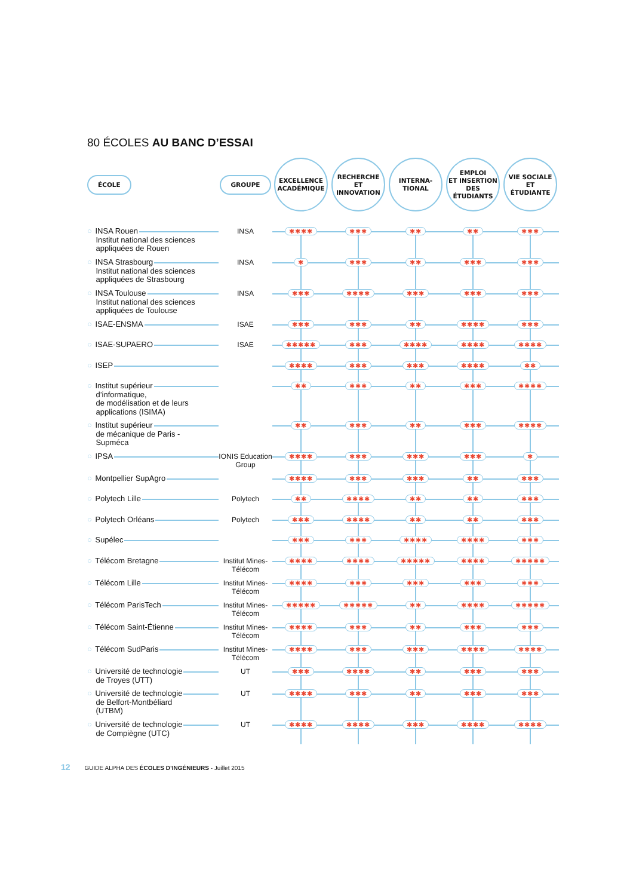80 ÉCOLES AU BANC D’ESSAI
| ÉCOLE | GROUPE | EXCELLENCE ACADÉMIQUE | RECHERCHE ET INNOVATION | INTERNA- TIONAL | EMPLOI ET INSERTION DES ÉTUDIANTS | VIE SOCIALE ET ÉTUDIANTE |
| --- | --- | --- | --- | --- | --- | --- |
| ○ INSA Rouen Institut national des sciences appliquées de Rouen | INSA | ✱✱✱✱ | ✱✱✱ | ✱✱ | ✱✱ | ✱✱✱ |
| ○ INSA Strasbourg Institut national des sciences appliquées de Strasbourg | INSA | ✱ | ✱✱✱ | ✱✱ | ✱✱✱ | ✱✱✱ |
| ○ INSA Toulouse Institut national des sciences appliquées de Toulouse | INSA | ✱✱✱ | ✱✱✱✱ | ✱✱✱ | ✱✱✱ | ✱✱✱ |
| ○ ISAE-ENSMA | ISAE | ✱✱✱ | ✱✱✱ | ✱✱ | ✱✱✱✱ | ✱✱✱ |
| ○ ISAE-SUPAERO | ISAE | ✱✱✱✱✱ | ✱✱✱ | ✱✱✱✱ | ✱✱✱✱ | ✱✱✱✱ |
| ○ ISEP | | ✱✱✱✱ | ✱✱✱ | ✱✱✱ | ✱✱✱✱ | ✱✱ |
| ○ Institut supérieur d’informatique, de modélisation et de leurs applications (ISIMA) | | ✱✱ | ✱✱✱ | ✱✱ | ✱✱✱ | ✱✱✱✱ |
| ○ Institut supérieur de mécanique de Paris - Supméca | | ✱✱ | ✱✱✱ | ✱✱ | ✱✱✱ | ✱✱✱✱ |
| ○ IPSA | IONIS Education Group | ✱✱✱✱ | ✱✱✱ | ✱✱✱ | ✱✱✱ | ✱ |
| ○ Montpellier SupAgro | | ✱✱✱✱ | ✱✱✱ | ✱✱✱ | ✱✱ | ✱✱✱ |
| ○ Polytech Lille | Polytech | ✱✱ | ✱✱✱✱ | ✱✱ | ✱✱ | ✱✱✱ |
| ○ Polytech Orléans | Polytech | ✱✱✱ | ✱✱✱✱ | ✱✱ | ✱✱ | ✱✱✱ |
| ○ Supélec | | ✱✱✱ | ✱✱✱ | ✱✱✱✱ | ✱✱✱✱ | ✱✱✱ |
| ○ Télécom Bretagne | Institut Mines-Télécom | ✱✱✱✱ | ✱✱✱✱ | ✱✱✱✱✱ | ✱✱✱✱ | ✱✱✱✱✱ |
| ○ Télécom Lille | Institut Mines-Télécom | ✱✱✱✱ | ✱✱✱ | ✱✱✱ | ✱✱✱ | ✱✱✱ |
| ○ Télécom ParisTech | Institut Mines-Télécom | ✱✱✱✱✱ | ✱✱✱✱✱ | ✱✱ | ✱✱✱✱ | ✱✱✱✱✱ |
| ○ Télécom Saint-Étienne | Institut Mines-Télécom | ✱✱✱✱ | ✱✱✱ | ✱✱ | ✱✱✱ | ✱✱✱ |
| ○ Télécom SudParis | Institut Mines-Télécom | ✱✱✱✱ | ✱✱✱ | ✱✱✱ | ✱✱✱✱ | ✱✱✱✱ |
| ○ Université de technologie de Troyes (UTT) | UT | ✱✱✱ | ✱✱✱✱ | ✱✱ | ✱✱✱ | ✱✱✱ |
| ○ Université de technologie de Belfort-Montbéliard (UTBM) | UT | ✱✱✱✱ | ✱✱✱ | ✱✱ | ✱✱✱ | ✱✱✱ |
| ○ Université de technologie de Compiègne (UTC) | UT | ✱✱✱✱ | ✱✱✱✱ | ✱✱✱ | ✱✱✱✱ | ✱✱✱✱ |
12 GUIDE ALPHA DES ÉCOLES D’INGÉNIEURS - Juillet 2015